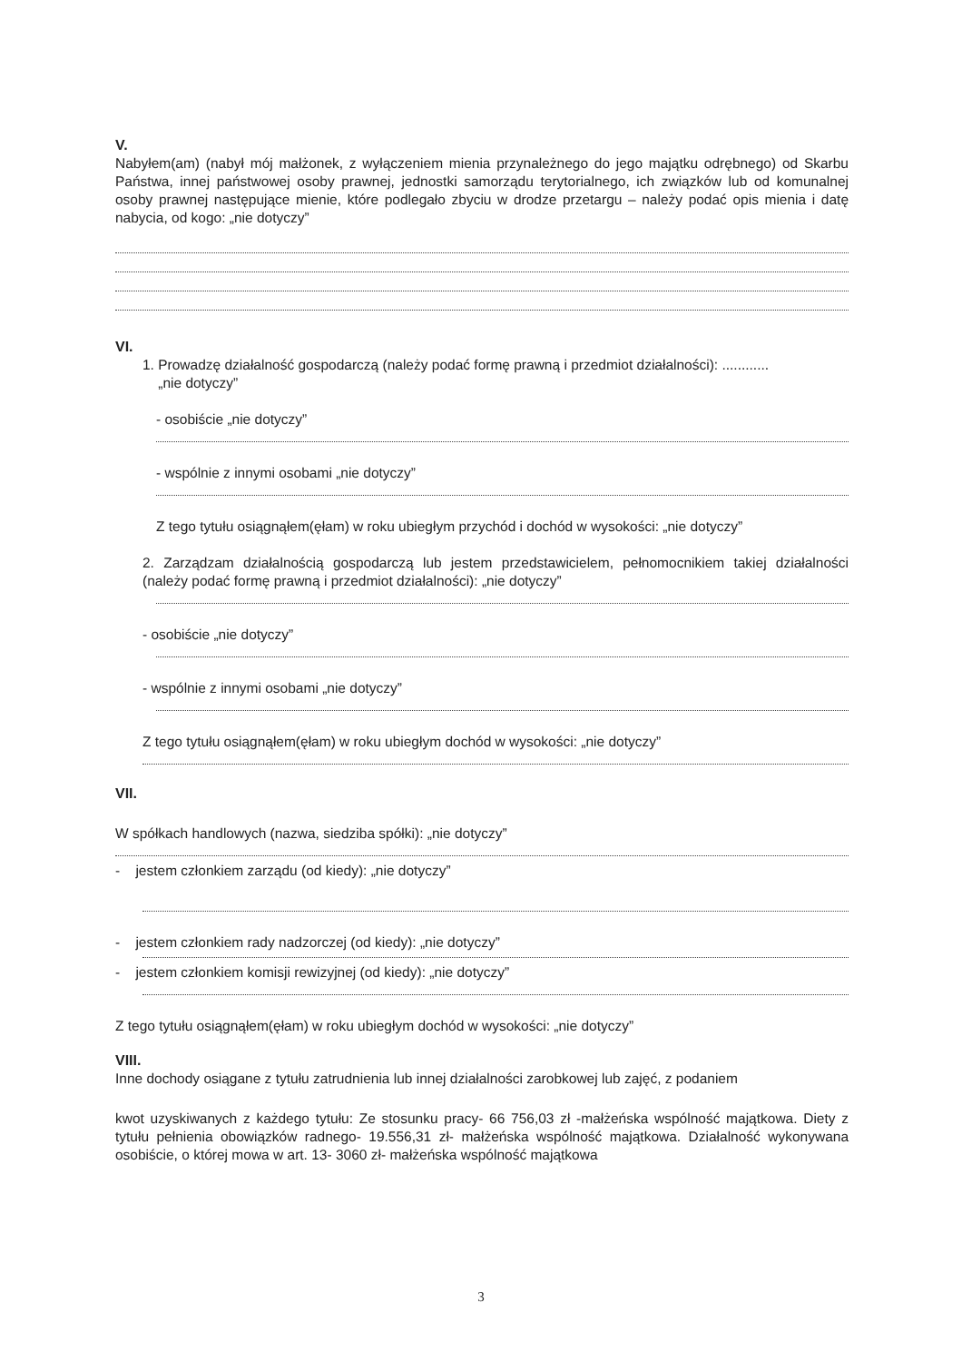V.
Nabyłem(am) (nabył mój małżonek, z wyłączeniem mienia przynależnego do jego majątku odrębnego) od Skarbu Państwa, innej państwowej osoby prawnej, jednostki samorządu terytorialnego, ich związków lub od komunalnej osoby prawnej następujące mienie, które podlegało zbyciu w drodze przetargu – należy podać opis mienia i datę nabycia, od kogo: „nie dotyczy”
VI.
1. Prowadzę działalność gospodarczą (należy podać formę prawną i przedmiot działalności): ............
„nie dotyczy”
- osobiście „nie dotyczy”
- wspólnie z innymi osobami „nie dotyczy”
Z tego tytułu osiągnąłem(ęłam) w roku ubiegłym przychód i dochód w wysokości: „nie dotyczy”
2. Zarządzam działalnością gospodarczą lub jestem przedstawicielem, pełnomocnikiem takiej działalności (należy podać formę prawną i przedmiot działalności): „nie dotyczy”
- osobiście „nie dotyczy”
- wspólnie z innymi osobami „nie dotyczy”
Z tego tytułu osiągnąłem(ęłam) w roku ubiegłym dochód w wysokości: „nie dotyczy”
VII.
W spółkach handlowych (nazwa, siedziba spółki): „nie dotyczy”
- jestem członkiem zarządu (od kiedy): „nie dotyczy”
- jestem członkiem rady nadzorczej (od kiedy): „nie dotyczy”
- jestem członkiem komisji rewizyjnej (od kiedy): „nie dotyczy”
Z tego tytułu osiągnąłem(ęłam) w roku ubiegłym dochód w wysokości: „nie dotyczy”
VIII.
Inne dochody osiągane z tytułu zatrudnienia lub innej działalności zarobkowej lub zajęć, z podaniem
kwot uzyskiwanych z każdego tytułu: Ze stosunku pracy- 66 756,03 zł -małżeńska wspólność majątkowa. Diety z tytułu pełnienia obowiązków radnego- 19.556,31 zł- małżeńska wspólność majątkowa. Działalność wykonywana osobiście, o której mowa w art. 13- 3060 zł- małżeńska wspólność majątkowa
3